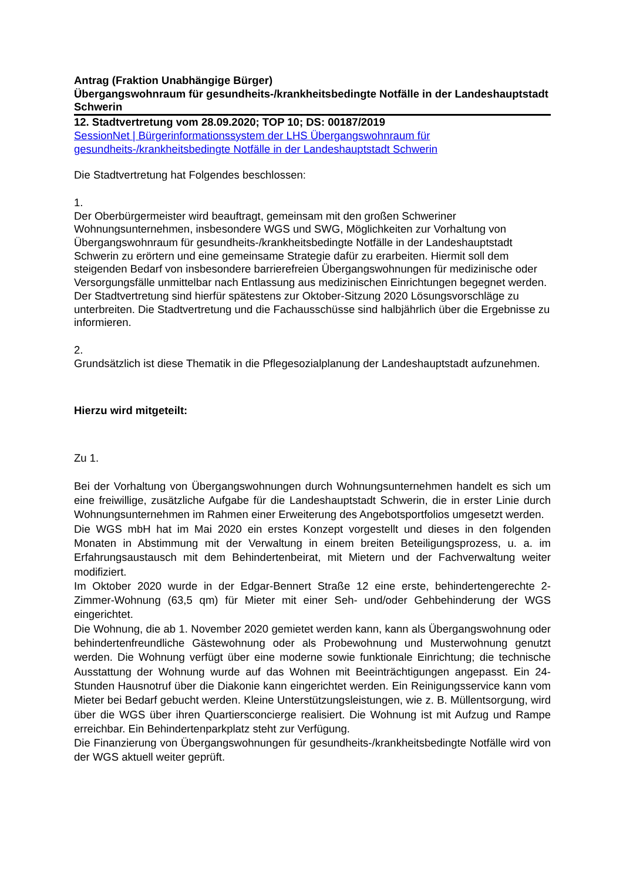Antrag (Fraktion Unabhängige Bürger)
Übergangswohnraum für gesundheits-/krankheitsbedingte Notfälle in der Landeshauptstadt Schwerin
12. Stadtvertretung vom 28.09.2020; TOP 10; DS: 00187/2019
SessionNet | Bürgerinformationssystem der LHS Übergangswohnraum für gesundheits-/krankheitsbedingte Notfälle in der Landeshauptstadt Schwerin
Die Stadtvertretung hat Folgendes beschlossen:
1.
Der Oberbürgermeister wird beauftragt, gemeinsam mit den großen Schweriner Wohnungsunternehmen, insbesondere WGS und SWG, Möglichkeiten zur Vorhaltung von Übergangswohnraum für gesundheits-/krankheitsbedingte Notfälle in der Landeshauptstadt Schwerin zu erörtern und eine gemeinsame Strategie dafür zu erarbeiten. Hiermit soll dem steigenden Bedarf von insbesondere barrierefreien Übergangswohnungen für medizinische oder Versorgungsfälle unmittelbar nach Entlassung aus medizinischen Einrichtungen begegnet werden. Der Stadtvertretung sind hierfür spätestens zur Oktober-Sitzung 2020 Lösungsvorschläge zu unterbreiten. Die Stadtvertretung und die Fachausschüsse sind halbjährlich über die Ergebnisse zu informieren.
2.
Grundsätzlich ist diese Thematik in die Pflegesozialplanung der Landeshauptstadt aufzunehmen.
Hierzu wird mitgeteilt:
Zu 1.
Bei der Vorhaltung von Übergangswohnungen durch Wohnungsunternehmen handelt es sich um eine freiwillige, zusätzliche Aufgabe für die Landeshauptstadt Schwerin, die in erster Linie durch Wohnungsunternehmen im Rahmen einer Erweiterung des Angebotsportfolios umgesetzt werden.
Die WGS mbH hat im Mai 2020 ein erstes Konzept vorgestellt und dieses in den folgenden Monaten in Abstimmung mit der Verwaltung in einem breiten Beteiligungsprozess, u. a. im Erfahrungsaustausch mit dem Behindertenbeirat, mit Mietern und der Fachverwaltung weiter modifiziert.
Im Oktober 2020 wurde in der Edgar-Bennert Straße 12 eine erste, behindertengerechte 2-Zimmer-Wohnung (63,5 qm) für Mieter mit einer Seh- und/oder Gehbehinderung der WGS eingerichtet.
Die Wohnung, die ab 1. November 2020 gemietet werden kann, kann als Übergangswohnung oder behindertenfreundliche Gästewohnung oder als Probewohnung und Musterwohnung genutzt werden. Die Wohnung verfügt über eine moderne sowie funktionale Einrichtung; die technische Ausstattung der Wohnung wurde auf das Wohnen mit Beeinträchtigungen angepasst. Ein 24-Stunden Hausnotruf über die Diakonie kann eingerichtet werden. Ein Reinigungsservice kann vom Mieter bei Bedarf gebucht werden. Kleine Unterstützungsleistungen, wie z. B. Müllentsorgung, wird über die WGS über ihren Quartiersconcierge realisiert. Die Wohnung ist mit Aufzug und Rampe erreichbar. Ein Behindertenparkplatz steht zur Verfügung.
Die Finanzierung von Übergangswohnungen für gesundheits-/krankheitsbedingte Notfälle wird von der WGS aktuell weiter geprüft.